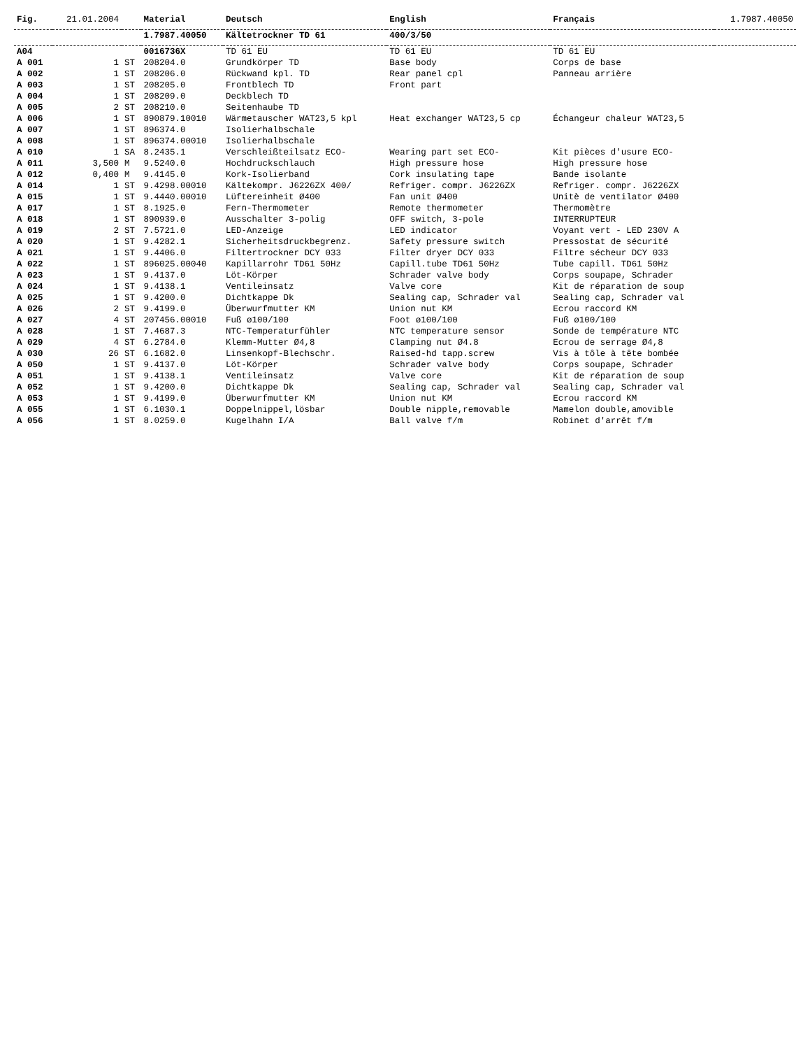| Fig. | 21.01.2004 | | Material | Deutsch | English | Français | 1.7987.40050 |
| | | | 1.7987.40050 | Kältetrockner TD 61 | 400/3/50 | | |
| A04 | | | 0016736X | TD 61 EU | TD 61 EU | TD 61 EU | |
| A 001 | 1 | ST | 208204.0 | Grundkörper TD | Base body | Corps de base | |
| A 002 | 1 | ST | 208206.0 | Rückwand kpl. TD | Rear panel cpl | Panneau arrière | |
| A 003 | 1 | ST | 208205.0 | Frontblech TD | Front part | | |
| A 004 | 1 | ST | 208209.0 | Deckblech TD | | | |
| A 005 | 2 | ST | 208210.0 | Seitenhaube TD | | | |
| A 006 | 1 | ST | 890879.10010 | Wärmetauscher WAT23,5 kpl | Heat exchanger WAT23,5 cp | Échangeur chaleur WAT23,5 | |
| A 007 | 1 | ST | 896374.0 | Isolierhalbschale | | | |
| A 008 | 1 | ST | 896374.00010 | Isolierhalbschale | | | |
| A 010 | 1 | SA | 8.2435.1 | Verschleißteilsatz ECO- | Wearing part set ECO- | Kit pièces d'usure ECO- | |
| A 011 | 3,500 | M | 9.5240.0 | Hochdruckschlauch | High pressure hose | High pressure hose | |
| A 012 | 0,400 | M | 9.4145.0 | Kork-Isolierband | Cork insulating tape | Bande isolante | |
| A 014 | 1 | ST | 9.4298.00010 | Kältekompr. J6226ZX 400/ | Refriger. compr. J6226ZX | Refriger. compr. J6226ZX | |
| A 015 | 1 | ST | 9.4440.00010 | Lüftereinheit Ø400 | Fan unit Ø400 | Unitè de ventilator Ø400 | |
| A 017 | 1 | ST | 8.1925.0 | Fern-Thermometer | Remote thermometer | Thermomètre | |
| A 018 | 1 | ST | 890939.0 | Ausschalter 3-polig | OFF switch, 3-pole | INTERRUPTEUR | |
| A 019 | 2 | ST | 7.5721.0 | LED-Anzeige | LED indicator | Voyant vert - LED 230V A | |
| A 020 | 1 | ST | 9.4282.1 | Sicherheitsdruckbegrenz. | Safety pressure switch | Pressostat de sécurité | |
| A 021 | 1 | ST | 9.4406.0 | Filtertrockner DCY 033 | Filter dryer DCY 033 | Filtre sécheur DCY 033 | |
| A 022 | 1 | ST | 896025.00040 | Kapillarrohr TD61 50Hz | Capill.tube TD61 50Hz | Tube capill. TD61 50Hz | |
| A 023 | 1 | ST | 9.4137.0 | Löt-Körper | Schrader valve body | Corps soupape, Schrader | |
| A 024 | 1 | ST | 9.4138.1 | Ventileinsatz | Valve core | Kit de réparation de soup | |
| A 025 | 1 | ST | 9.4200.0 | Dichtkappe Dk | Sealing cap, Schrader val | Sealing cap, Schrader val | |
| A 026 | 2 | ST | 9.4199.0 | Überwurfmutter KM | Union nut KM | Ecrou raccord KM | |
| A 027 | 4 | ST | 207456.00010 | Fuß ø100/100 | Foot ø100/100 | Fuß ø100/100 | |
| A 028 | 1 | ST | 7.4687.3 | NTC-Temperaturfühler | NTC temperature sensor | Sonde de température NTC | |
| A 029 | 4 | ST | 6.2784.0 | Klemm-Mutter Ø4,8 | Clamping nut Ø4.8 | Ecrou de serrage Ø4,8 | |
| A 030 | 26 | ST | 6.1682.0 | Linsenkopf-Blechschr. | Raised-hd tapp.screw | Vis à tôle à tête bombée | |
| A 050 | 1 | ST | 9.4137.0 | Löt-Körper | Schrader valve body | Corps soupape, Schrader | |
| A 051 | 1 | ST | 9.4138.1 | Ventileinsatz | Valve core | Kit de réparation de soup | |
| A 052 | 1 | ST | 9.4200.0 | Dichtkappe Dk | Sealing cap, Schrader val | Sealing cap, Schrader val | |
| A 053 | 1 | ST | 9.4199.0 | Überwurfmutter KM | Union nut KM | Ecrou raccord KM | |
| A 055 | 1 | ST | 6.1030.1 | Doppelnippel,lösbar | Double nipple,removable | Mamelon double,amovible | |
| A 056 | 1 | ST | 8.0259.0 | Kugelhahn I/A | Ball valve f/m | Robinet d'arrêt f/m | |